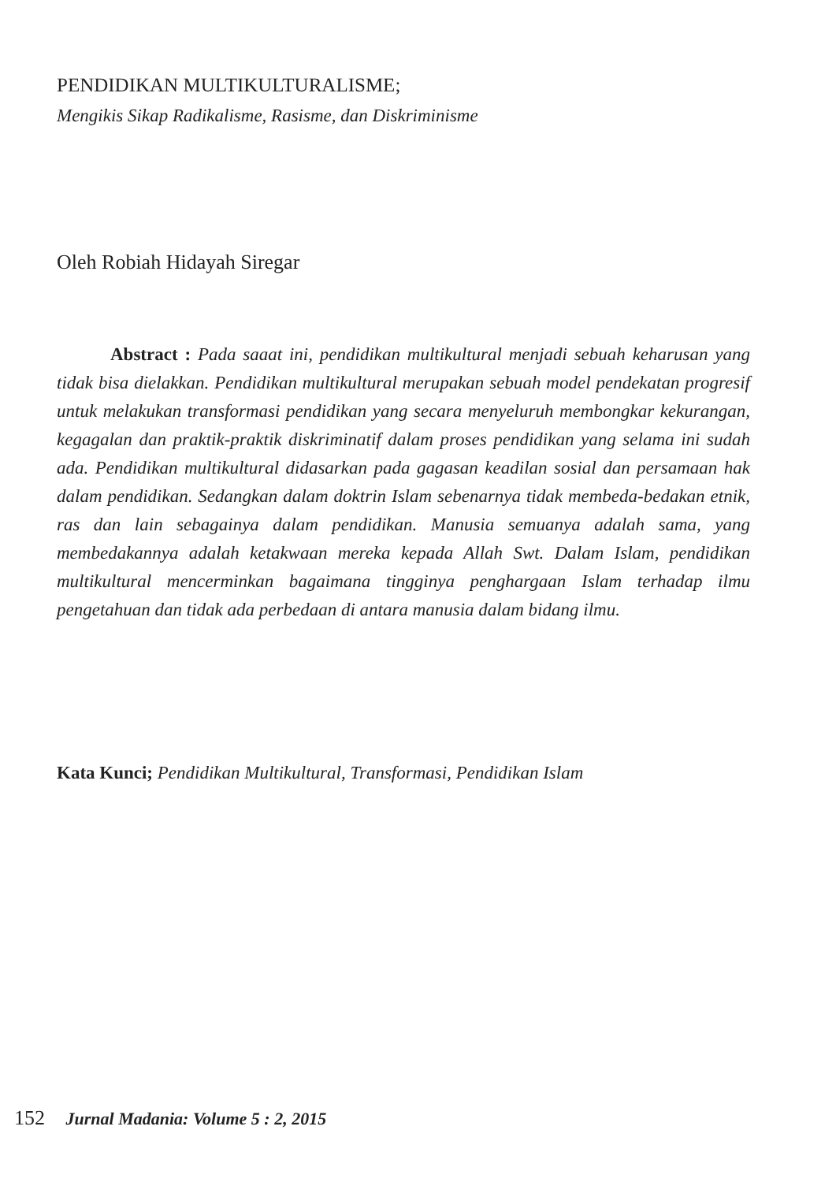PENDIDIKAN MULTIKULTURALISME;
Mengikis Sikap Radikalisme, Rasisme, dan Diskriminisme
Oleh Robiah Hidayah Siregar
Abstract : Pada saaat ini, pendidikan multikultural menjadi sebuah keharusan yang tidak bisa dielakkan. Pendidikan multikultural merupakan sebuah model pendekatan progresif untuk melakukan transformasi pendidikan yang secara menyeluruh membongkar kekurangan, kegagalan dan praktik-praktik diskriminatif dalam proses pendidikan yang selama ini sudah ada. Pendidikan multikultural didasarkan pada gagasan keadilan sosial dan persamaan hak dalam pendidikan. Sedangkan dalam doktrin Islam sebenarnya tidak membeda-bedakan etnik, ras dan lain sebagainya dalam pendidikan. Manusia semuanya adalah sama, yang membedakannya adalah ketakwaan mereka kepada Allah Swt. Dalam Islam, pendidikan multikultural mencerminkan bagaimana tingginya penghargaan Islam terhadap ilmu pengetahuan dan tidak ada perbedaan di antara manusia dalam bidang ilmu.
Kata Kunci; Pendidikan Multikultural, Transformasi, Pendidikan Islam
152 Jurnal Madania: Volume 5 : 2, 2015